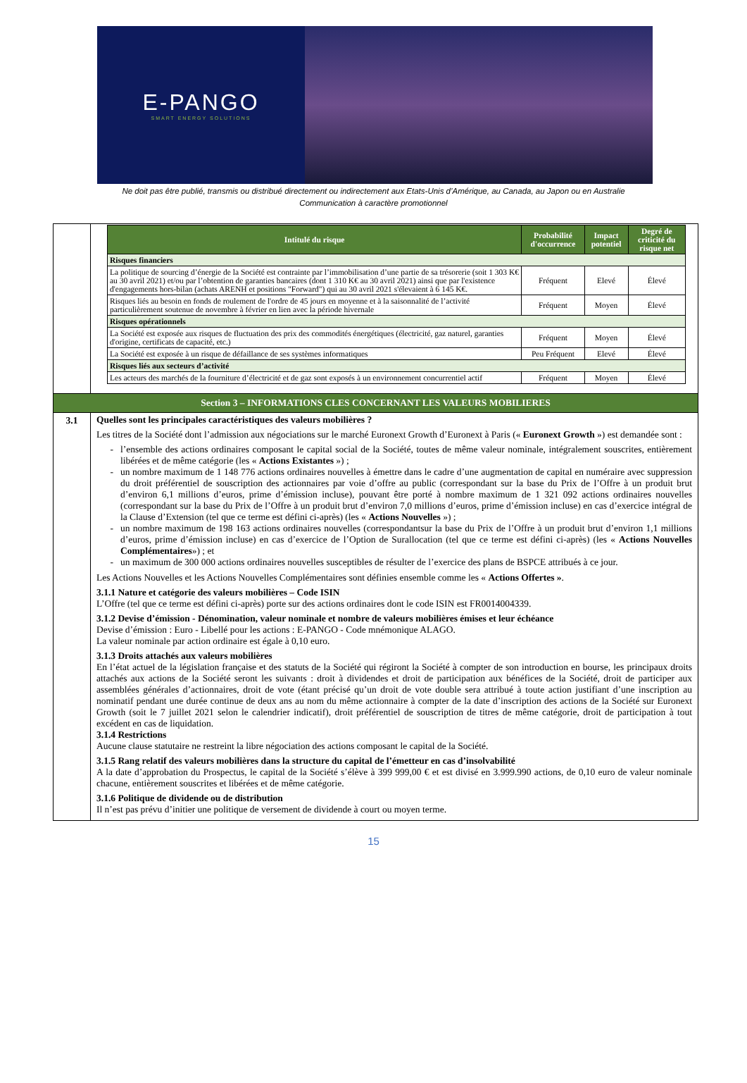E-PANGO
SMART ENERGY SOLUTIONS
Ne doit pas être publié, transmis ou distribué directement ou indirectement aux Etats-Unis d’Amérique, au Canada, au Japon ou en Australie
Communication à caractère promotionnel
| | / Intitulé du risque / Probabilité d'occurrence / Impact potentiel / Degré de criticité du risque net / / --- / --- / --- / --- / / Risques financiers / / / / / La politique de sourcing d’énergie de la Société est contrainte par l’immobilisation d’une partie de sa trésorerie (soit 1 303 K€ au 30 avril 2021) et/ou par l’obtention de garanties bancaires (dont 1 310 K€ au 30 avril 2021) ainsi que par l'existence d'engagements hors-bilan (achats ARENH et positions "Forward") qui au 30 avril 2021 s'élevaient à 6 145 K€. / Fréquent / Elevé / Élevé / / Risques liés au besoin en fonds de roulement de l'ordre de 45 jours en moyenne et à la saisonnalité de l’activité particulièrement soutenue de novembre à février en lien avec la période hivernale / Fréquent / Moyen / Élevé / / Risques opérationnels / / / / / La Société est exposée aux risques de fluctuation des prix des commodités énergétiques (électricité, gaz naturel, garanties d'origine, certificats de capacité, etc.) / Fréquent / Moyen / Élevé / / La Société est exposée à un risque de défaillance de ses systèmes informatiques / Peu Fréquent / Elevé / Élevé / / Risques liés aux secteurs d’activité / / / / / Les acteurs des marchés de la fourniture d’électricité et de gaz sont exposés à un environnement concurrentiel actif / Fréquent / Moyen / Élevé / |
| Section 3 – INFORMATIONS CLES CONCERNANT LES VALEURS MOBILIERES | |
| 3.1 | Quelles sont les principales caractéristiques des valeurs mobilières ? Les titres de la Société dont l’admission aux négociations sur le marché Euronext Growth d’Euronext à Paris (« Euronext Growth ») est demandée sont : l’ensemble des actions ordinaires composant le capital social de la Société, toutes de même valeur nominale, intégralement souscrites, entièrement libérées et de même catégorie (les « Actions Existantes ») ; un nombre maximum de 1 148 776 actions ordinaires nouvelles à émettre dans le cadre d’une augmentation de capital en numéraire avec suppression du droit préférentiel de souscription des actionnaires par voie d’offre au public (correspondant sur la base du Prix de l’Offre à un produit brut d’environ 6,1 millions d’euros, prime d’émission incluse), pouvant être porté à nombre maximum de 1 321 092 actions ordinaires nouvelles (correspondant sur la base du Prix de l’Offre à un produit brut d’environ 7,0 millions d’euros, prime d’émission incluse) en cas d’exercice intégral de la Clause d’Extension (tel que ce terme est défini ci-après) (les « Actions Nouvelles ») ; un nombre maximum de 198 163 actions ordinaires nouvelles (correspondantsur la base du Prix de l’Offre à un produit brut d’environ 1,1 millions d’euros, prime d’émission incluse) en cas d’exercice de l’Option de Surallocation (tel que ce terme est défini ci-après) (les « Actions Nouvelles Complémentaires ») ; et un maximum de 300 000 actions ordinaires nouvelles susceptibles de résulter de l’exercice des plans de BSPCE attribués à ce jour. Les Actions Nouvelles et les Actions Nouvelles Complémentaires sont définies ensemble comme les « Actions Offertes » . 3.1.1 Nature et catégorie des valeurs mobilières – Code ISIN L’Offre (tel que ce terme est défini ci-après) porte sur des actions ordinaires dont le code ISIN est FR0014004339. 3.1.2 Devise d’émission - Dénomination, valeur nominale et nombre de valeurs mobilières émises et leur échéance Devise d’émission : Euro - Libellé pour les actions : E-PANGO - Code mnémonique ALAGO. La valeur nominale par action ordinaire est égale à 0,10 euro. 3.1.3 Droits attachés aux valeurs mobilières En l’état actuel de la législation française et des statuts de la Société qui régiront la Société à compter de son introduction en bourse, les principaux droits attachés aux actions de la Société seront les suivants : droit à dividendes et droit de participation aux bénéfices de la Société, droit de participer aux assemblées générales d’actionnaires, droit de vote (étant précisé qu’un droit de vote double sera attribué à toute action justifiant d’une inscription au nominatif pendant une durée continue de deux ans au nom du même actionnaire à compter de la date d’inscription des actions de la Société sur Euronext Growth (soit le 7 juillet 2021 selon le calendrier indicatif), droit préférentiel de souscription de titres de même catégorie, droit de participation à tout excédent en cas de liquidation. 3.1.4 Restrictions Aucune clause statutaire ne restreint la libre négociation des actions composant le capital de la Société. 3.1.5 Rang relatif des valeurs mobilières dans la structure du capital de l’émetteur en cas d’insolvabilité A la date d’approbation du Prospectus, le capital de la Société s’élève à 399 999,00 € et est divisé en 3.999.990 actions, de 0,10 euro de valeur nominale chacune, entièrement souscrites et libérées et de même catégorie. 3.1.6 Politique de dividende ou de distribution Il n’est pas prévu d’initier une politique de versement de dividende à court ou moyen terme. |
15